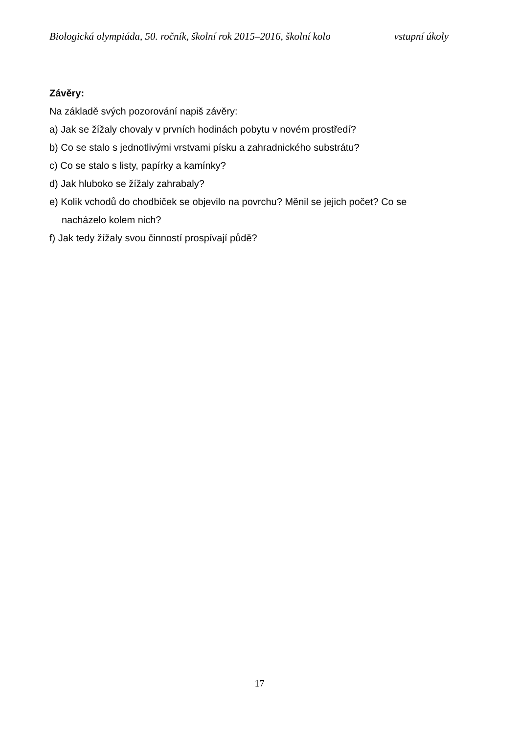Biologická olympiáda, 50. ročník, školní rok 2015–2016, školní kolo vstupní úkoly
Závěry:
Na základě svých pozorování napiš závěry:
a) Jak se žížaly chovaly v prvních hodinách pobytu v novém prostředí?
b) Co se stalo s jednotlivými vrstvami písku a zahradnického substrátu?
c) Co se stalo s listy, papírky a kamínky?
d) Jak hluboko se žížaly zahrabaly?
e) Kolik vchodů do chodbiček se objevilo na povrchu? Měnil se jejich počet? Co se
nacházelo kolem nich?
f) Jak tedy žížaly svou činností prospívají půdě?
17